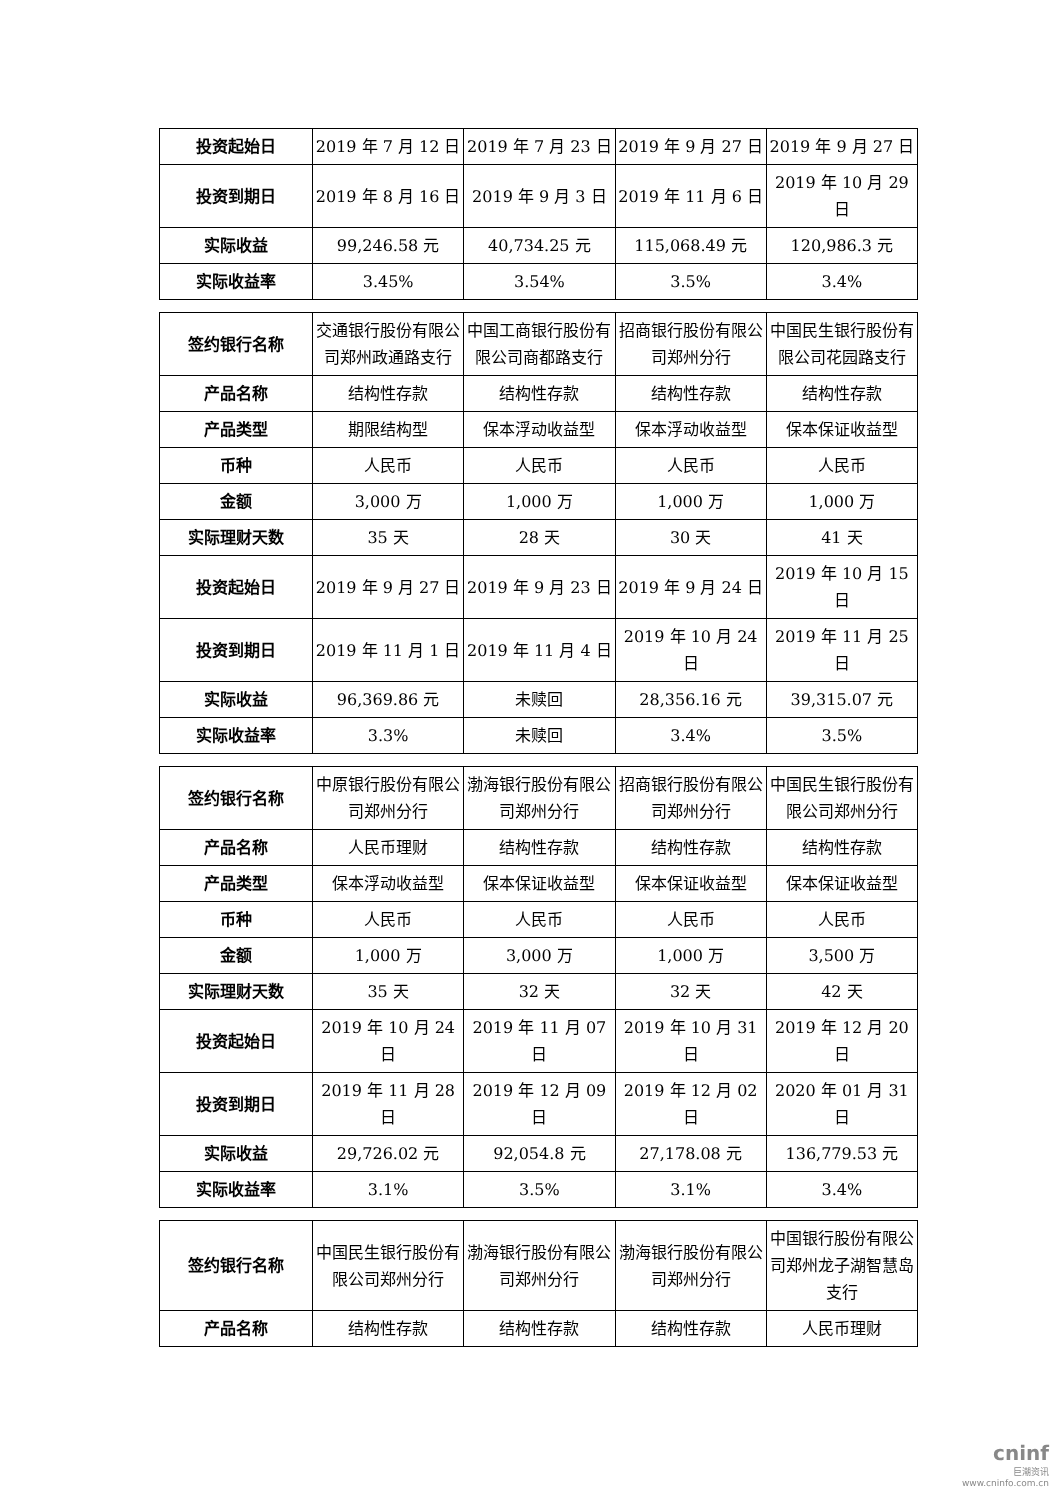| 投资起始日 | 2019 年 7 月 12 日 | 2019 年 7 月 23 日 | 2019 年 9 月 27 日 | 2019 年 9 月 27 日 |
| 投资到期日 | 2019 年 8 月 16 日 | 2019 年 9 月 3 日 | 2019 年 11 月 6 日 | 2019 年 10 月 29 日 |
| 实际收益 | 99,246.58 元 | 40,734.25 元 | 115,068.49 元 | 120,986.3 元 |
| 实际收益率 | 3.45% | 3.54% | 3.5% | 3.4% |
| 签约银行名称 | 交通银行股份有限公司郑州政通路支行 | 中国工商银行股份有限公司商都路支行 | 招商银行股份有限公司郑州分行 | 中国民生银行股份有限公司花园路支行 |
| 产品名称 | 结构性存款 | 结构性存款 | 结构性存款 | 结构性存款 |
| 产品类型 | 期限结构型 | 保本浮动收益型 | 保本浮动收益型 | 保本保证收益型 |
| 币种 | 人民币 | 人民币 | 人民币 | 人民币 |
| 金额 | 3,000 万 | 1,000 万 | 1,000 万 | 1,000 万 |
| 实际理财天数 | 35 天 | 28 天 | 30 天 | 41 天 |
| 投资起始日 | 2019 年 9 月 27 日 | 2019 年 9 月 23 日 | 2019 年 9 月 24 日 | 2019 年 10 月 15 日 |
| 投资到期日 | 2019 年 11 月 1 日 | 2019 年 11 月 4 日 | 2019 年 10 月 24 日 | 2019 年 11 月 25 日 |
| 实际收益 | 96,369.86 元 | 未赎回 | 28,356.16 元 | 39,315.07 元 |
| 实际收益率 | 3.3% | 未赎回 | 3.4% | 3.5% |
| 签约银行名称 | 中原银行股份有限公司郑州分行 | 渤海银行股份有限公司郑州分行 | 招商银行股份有限公司郑州分行 | 中国民生银行股份有限公司郑州分行 |
| 产品名称 | 人民币理财 | 结构性存款 | 结构性存款 | 结构性存款 |
| 产品类型 | 保本浮动收益型 | 保本保证收益型 | 保本保证收益型 | 保本保证收益型 |
| 币种 | 人民币 | 人民币 | 人民币 | 人民币 |
| 金额 | 1,000 万 | 3,000 万 | 1,000 万 | 3,500 万 |
| 实际理财天数 | 35 天 | 32 天 | 32 天 | 42 天 |
| 投资起始日 | 2019 年 10 月 24 日 | 2019 年 11 月 07 日 | 2019 年 10 月 31 日 | 2019 年 12 月 20 日 |
| 投资到期日 | 2019 年 11 月 28 日 | 2019 年 12 月 09 日 | 2019 年 12 月 02 日 | 2020 年 01 月 31 日 |
| 实际收益 | 29,726.02 元 | 92,054.8 元 | 27,178.08 元 | 136,779.53 元 |
| 实际收益率 | 3.1% | 3.5% | 3.1% | 3.4% |
| 签约银行名称 | 中国民生银行股份有限公司郑州分行 | 渤海银行股份有限公司郑州分行 | 渤海银行股份有限公司郑州分行 | 中国银行股份有限公司郑州龙子湖智慧岛支行 |
| 产品名称 | 结构性存款 | 结构性存款 | 结构性存款 | 人民币理财 |
cninf
巨潮资讯
www.cninfo.com.cn